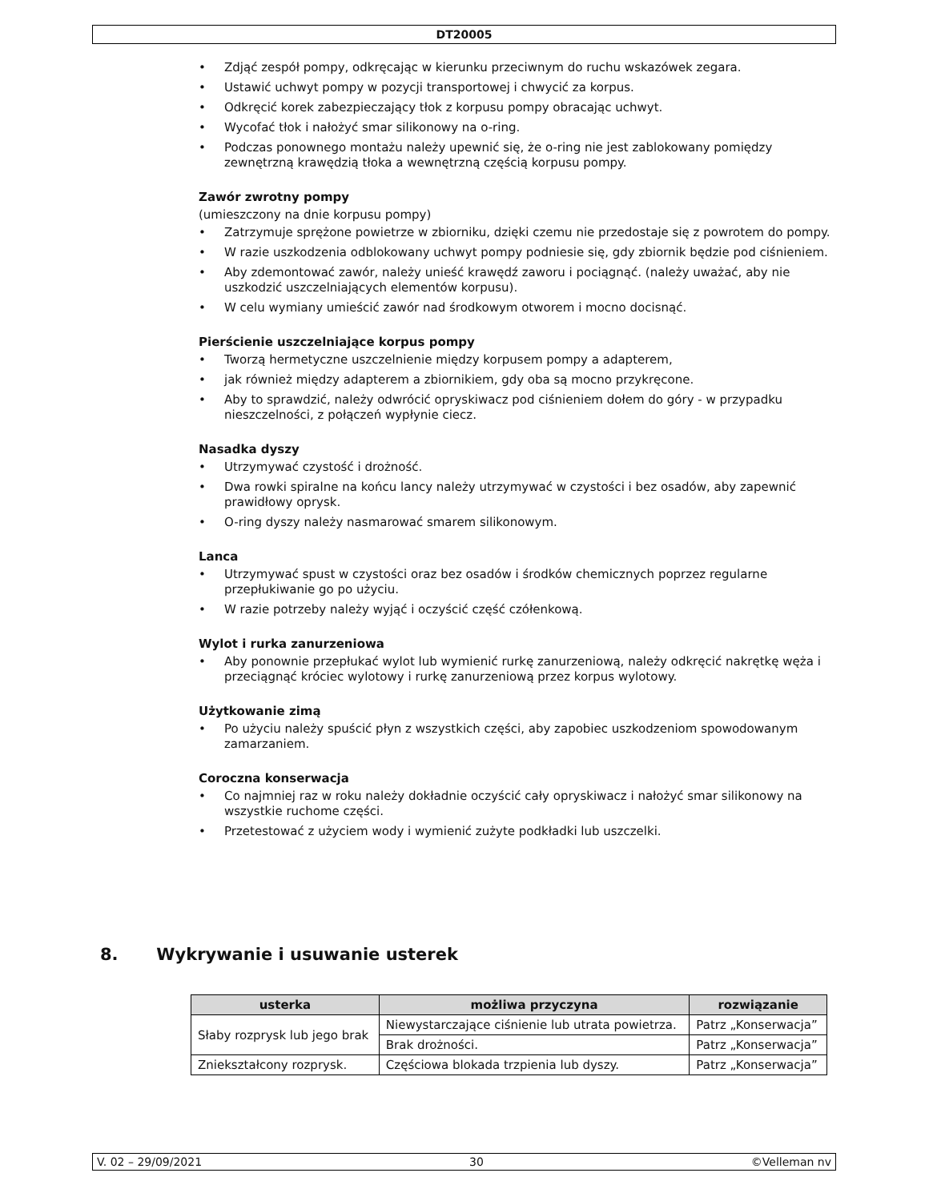DT20005
• Zdjąć zespół pompy, odkręcając w kierunku przeciwnym do ruchu wskazówek zegara.
• Ustawić uchwyt pompy w pozycji transportowej i chwycić za korpus.
• Odkręcić korek zabezpieczający tłok z korpusu pompy obracając uchwyt.
• Wycofać tłok i nałożyć smar silikonowy na o-ring.
• Podczas ponownego montażu należy upewnić się, że o-ring nie jest zablokowany pomiędzy zewnętrzną krawędzią tłoka a wewnętrzną częścią korpusu pompy.
Zawór zwrotny pompy
(umieszczony na dnie korpusu pompy)
• Zatrzymuje sprężone powietrze w zbiorniku, dzięki czemu nie przedostaje się z powrotem do pompy.
• W razie uszkodzenia odblokowany uchwyt pompy podniesie się, gdy zbiornik będzie pod ciśnieniem.
• Aby zdemontować zawór, należy unieść krawędź zaworu i pociągnąć. (należy uważać, aby nie uszkodzić uszczelniających elementów korpusu).
• W celu wymiany umieścić zawór nad środkowym otworem i mocno docisnąć.
Pierścienie uszczelniające korpus pompy
• Tworzą hermetyczne uszczelnienie między korpusem pompy a adapterem,
• jak również między adapterem a zbiornikiem, gdy oba są mocno przykręcone.
• Aby to sprawdzić, należy odwrócić opryskiwacz pod ciśnieniem dołem do góry - w przypadku nieszczelności, z połączeń wypłynie ciecz.
Nasadka dyszy
• Utrzymywać czystość i drożność.
• Dwa rowki spiralne na końcu lancy należy utrzymywać w czystości i bez osadów, aby zapewnić prawidłowy oprysk.
• O-ring dyszy należy nasmarować smarem silikonowym.
Lanca
• Utrzymywać spust w czystości oraz bez osadów i środków chemicznych poprzez regularne przepłukiwanie go po użyciu.
• W razie potrzeby należy wyjąć i oczyścić część czółenkową.
Wylot i rurka zanurzeniowa
• Aby ponownie przepłukać wylot lub wymienić rurkę zanurzeniową, należy odkręcić nakrętkę węża i przeciągnąć króciec wylotowy i rurkę zanurzeniową przez korpus wylotowy.
Użytkowanie zimą
• Po użyciu należy spuścić płyn z wszystkich części, aby zapobiec uszkodzeniom spowodowanym zamarzaniem.
Coroczna konserwacja
• Co najmniej raz w roku należy dokładnie oczyścić cały opryskiwacz i nałożyć smar silikonowy na wszystkie ruchome części.
• Przetestować z użyciem wody i wymienić zużyte podkładki lub uszczelki.
8. Wykrywanie i usuwanie usterek
| usterka | możliwa przyczyna | rozwiązanie |
| --- | --- | --- |
| Słaby rozprysk lub jego brak | Niewystarczające ciśnienie lub utrata powietrza. | Patrz „Konserwacja” |
| | Brak drożności. | Patrz „Konserwacja” |
| Zniekształcony rozprysk. | Częściowa blokada trzpienia lub dyszy. | Patrz „Konserwacja” |
V. 02 – 29/09/2021 30 ©Velleman nv